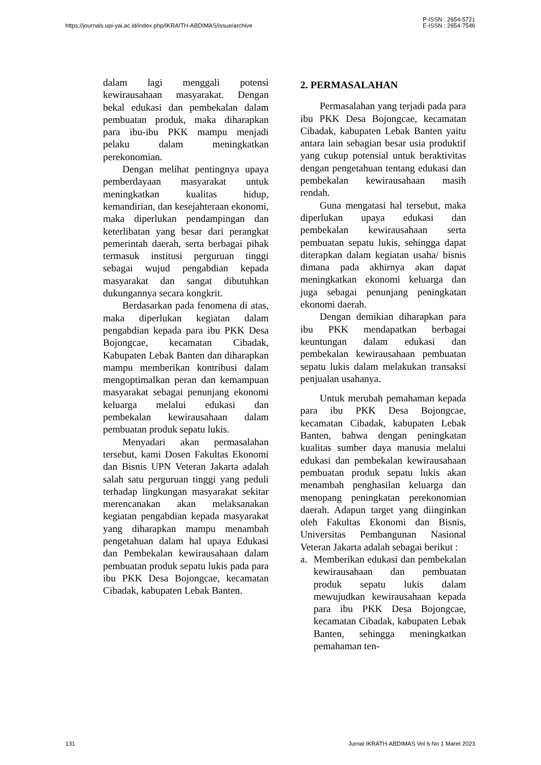https://journals.upi-yai.ac.id/index.php/IKRAITH-ABDIMAS/issue/archive
P-ISSN : 2654-5721
E-ISSN : 2654-7546
dalam lagi menggali potensi kewirausahaan masyarakat. Dengan bekal edukasi dan pembekalan dalam pembuatan produk, maka diharapkan para ibu-ibu PKK mampu menjadi pelaku dalam meningkatkan perekonomian.
Dengan melihat pentingnya upaya pemberdayaan masyarakat untuk meningkatkan kualitas hidup, kemandirian, dan kesejahteraan ekonomi, maka diperlukan pendampingan dan keterlibatan yang besar dari perangkat pemerintah daerah, serta berbagai pihak termasuk institusi perguruan tinggi sebagai wujud pengabdian kepada masyarakat dan sangat dibutuhkan dukungannya secara kongkrit.
Berdasarkan pada fenomena di atas, maka diperlukan kegiatan dalam pengabdian kepada para ibu PKK Desa Bojongcae, kecamatan Cibadak, Kabupaten Lebak Banten dan diharapkan mampu memberikan kontribusi dalam mengoptimalkan peran dan kemampuan masyarakat sebagai penunjang ekonomi keluarga melalui edukasi dan pembekalan kewirausahaan dalam pembuatan produk sepatu lukis.
Menyadari akan permasalahan tersebut, kami Dosen Fakultas Ekonomi dan Bisnis UPN Veteran Jakarta adalah salah satu perguruan tinggi yang peduli terhadap lingkungan masyarakat sekitar merencanakan akan melaksanakan kegiatan pengabdian kepada masyarakat yang diharapkan mampu menambah pengetahuan dalam hal upaya Edukasi dan Pembekalan kewirausahaan dalam pembuatan produk sepatu lukis pada para ibu PKK Desa Bojongcae, kecamatan Cibadak, kabupaten Lebak Banten.
2. PERMASALAHAN
Permasalahan yang terjadi pada para ibu PKK Desa Bojongcae, kecamatan Cibadak, kabupaten Lebak Banten yaitu antara lain sebagian besar usia produktif yang cukup potensial untuk beraktivitas dengan pengetahuan tentang edukasi dan pembekalan kewirausahaan masih rendah.
Guna mengatasi hal tersebut, maka diperlukan upaya edukasi dan pembekalan kewirausahaan serta pembuatan sepatu lukis, sehingga dapat diterapkan dalam kegiatan usaha/ bisnis dimana pada akhirnya akan dapat meningkatkan ekonomi keluarga dan juga sebagai penunjang peningkatan ekonomi daerah.
Dengan demikian diharapkan para ibu PKK mendapatkan berbagai keuntungan dalam edukasi dan pembekalan kewirausahaan pembuatan sepatu lukis dalam melakukan transaksi penjualan usahanya.
Untuk merubah pemahaman kepada para ibu PKK Desa Bojongcae, kecamatan Cibadak, kabupaten Lebak Banten, bahwa dengan peningkatan kualitas sumber daya manusia melalui edukasi dan pembekalan kewirausahaan pembuatan produk sepatu lukis akan menambah penghasilan keluarga dan menopang peningkatan perekonomian daerah. Adapun target yang diinginkan oleh Fakultas Ekonomi dan Bisnis, Universitas Pembangunan Nasional Veteran Jakarta adalah sebagai berikut :
a. Memberikan edukasi dan pembekalan kewirausahaan dan pembuatan produk sepatu lukis dalam mewujudkan kewirausahaan kepada para ibu PKK Desa Bojongcae, kecamatan Cibadak, kabupaten Lebak Banten, sehingga meningkatkan pemahaman ten-
131 Jurnal IKRATH-ABDIMAS Vol 6 No 1 Maret 2023